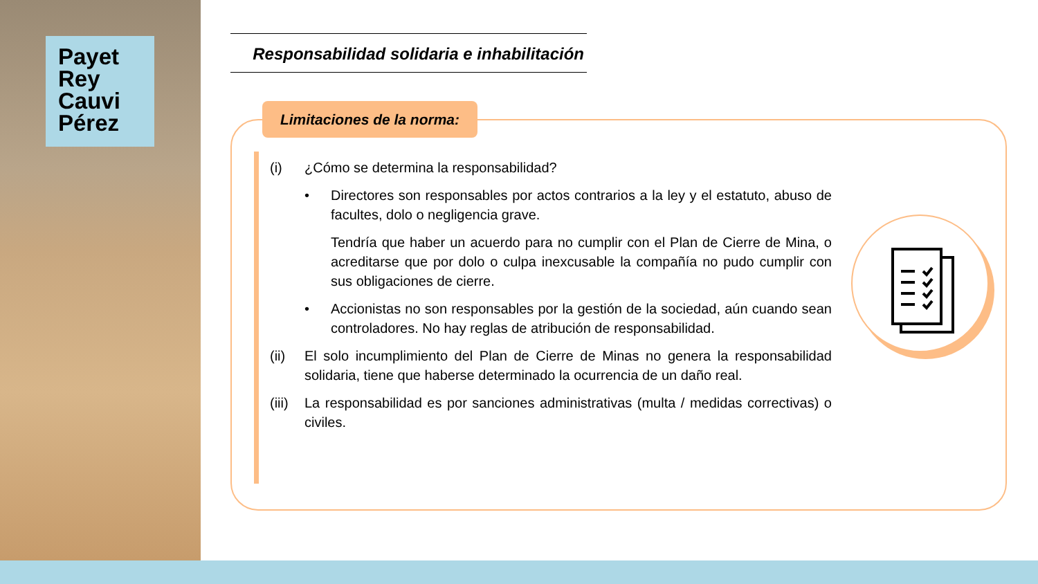Payet
Rey
Cauvi
Pérez
Responsabilidad solidaria e inhabilitación
Limitaciones de la norma:
(i) ¿Cómo se determina la responsabilidad?
• Directores son responsables por actos contrarios a la ley y el estatuto, abuso de facultes, dolo o negligencia grave.
Tendría que haber un acuerdo para no cumplir con el Plan de Cierre de Mina, o acreditarse que por dolo o culpa inexcusable la compañía no pudo cumplir con sus obligaciones de cierre.
• Accionistas no son responsables por la gestión de la sociedad, aún cuando sean controladores. No hay reglas de atribución de responsabilidad.
(ii) El solo incumplimiento del Plan de Cierre de Minas no genera la responsabilidad solidaria, tiene que haberse determinado la ocurrencia de un daño real.
(iii) La responsabilidad es por sanciones administrativas (multa / medidas correctivas) o civiles.